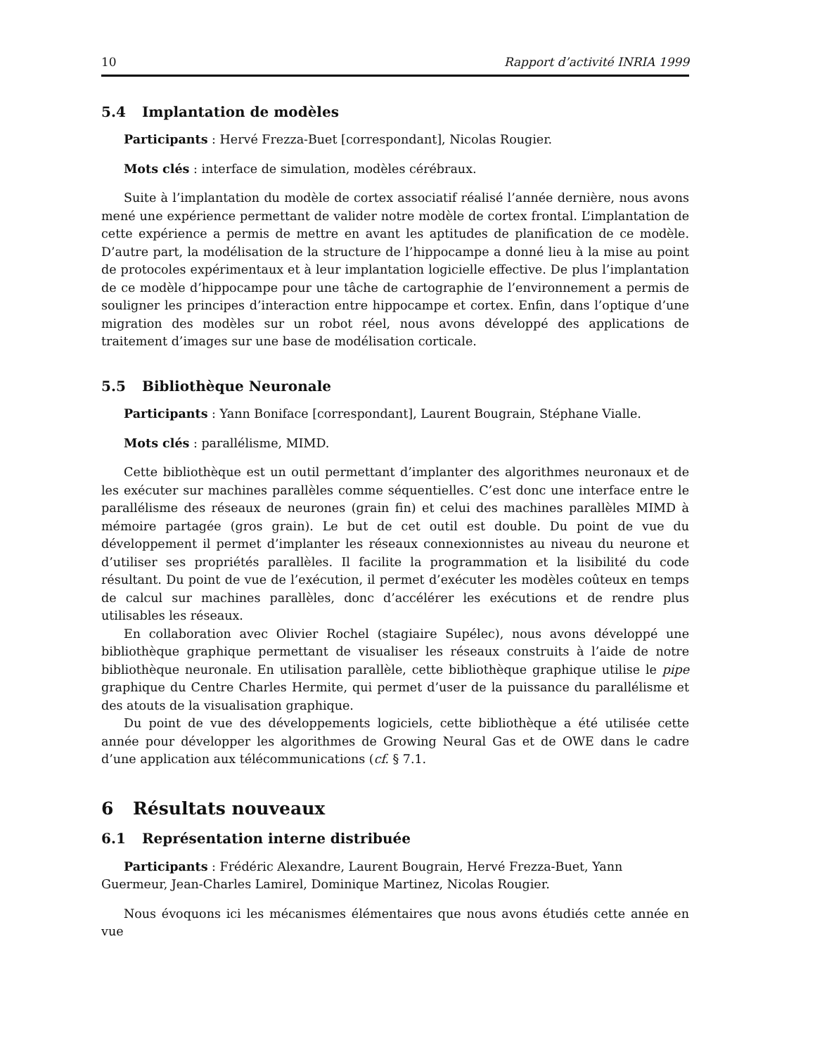10 Rapport d’activité INRIA 1999
5.4 Implantation de modèles
Participants : Hervé Frezza-Buet [correspondant], Nicolas Rougier.
Mots clés : interface de simulation, modèles cérébraux.
Suite à l’implantation du modèle de cortex associatif réalisé l’année dernière, nous avons mené une expérience permettant de valider notre modèle de cortex frontal. L’implantation de cette expérience a permis de mettre en avant les aptitudes de planification de ce modèle. D’autre part, la modélisation de la structure de l’hippocampe a donné lieu à la mise au point de protocoles expérimentaux et à leur implantation logicielle effective. De plus l’implantation de ce modèle d’hippocampe pour une tâche de cartographie de l’environnement a permis de souligner les principes d’interaction entre hippocampe et cortex. Enfin, dans l’optique d’une migration des modèles sur un robot réel, nous avons développé des applications de traitement d’images sur une base de modélisation corticale.
5.5 Bibliothèque Neuronale
Participants : Yann Boniface [correspondant], Laurent Bougrain, Stéphane Vialle.
Mots clés : parallélisme, MIMD.
Cette bibliothèque est un outil permettant d’implanter des algorithmes neuronaux et de les exécuter sur machines parallèles comme séquentielles. C’est donc une interface entre le parallélisme des réseaux de neurones (grain fin) et celui des machines parallèles MIMD à mémoire partagée (gros grain). Le but de cet outil est double. Du point de vue du développement il permet d’implanter les réseaux connexionnistes au niveau du neurone et d’utiliser ses propriétés parallèles. Il facilite la programmation et la lisibilité du code résultant. Du point de vue de l’exécution, il permet d’exécuter les modèles coûteux en temps de calcul sur machines parallèles, donc d’accélérer les exécutions et de rendre plus utilisables les réseaux.
En collaboration avec Olivier Rochel (stagiaire Supélec), nous avons développé une bibliothèque graphique permettant de visualiser les réseaux construits à l’aide de notre bibliothèque neuronale. En utilisation parallèle, cette bibliothèque graphique utilise le pipe graphique du Centre Charles Hermite, qui permet d’user de la puissance du parallélisme et des atouts de la visualisation graphique.
Du point de vue des développements logiciels, cette bibliothèque a été utilisée cette année pour développer les algorithmes de Growing Neural Gas et de OWE dans le cadre d’une application aux télécommunications (cf. § 7.1.
6 Résultats nouveaux
6.1 Représentation interne distribuée
Participants : Frédéric Alexandre, Laurent Bougrain, Hervé Frezza-Buet, Yann
Guermeur, Jean-Charles Lamirel, Dominique Martinez, Nicolas Rougier.
Nous évoquons ici les mécanismes élémentaires que nous avons étudiés cette année en vue